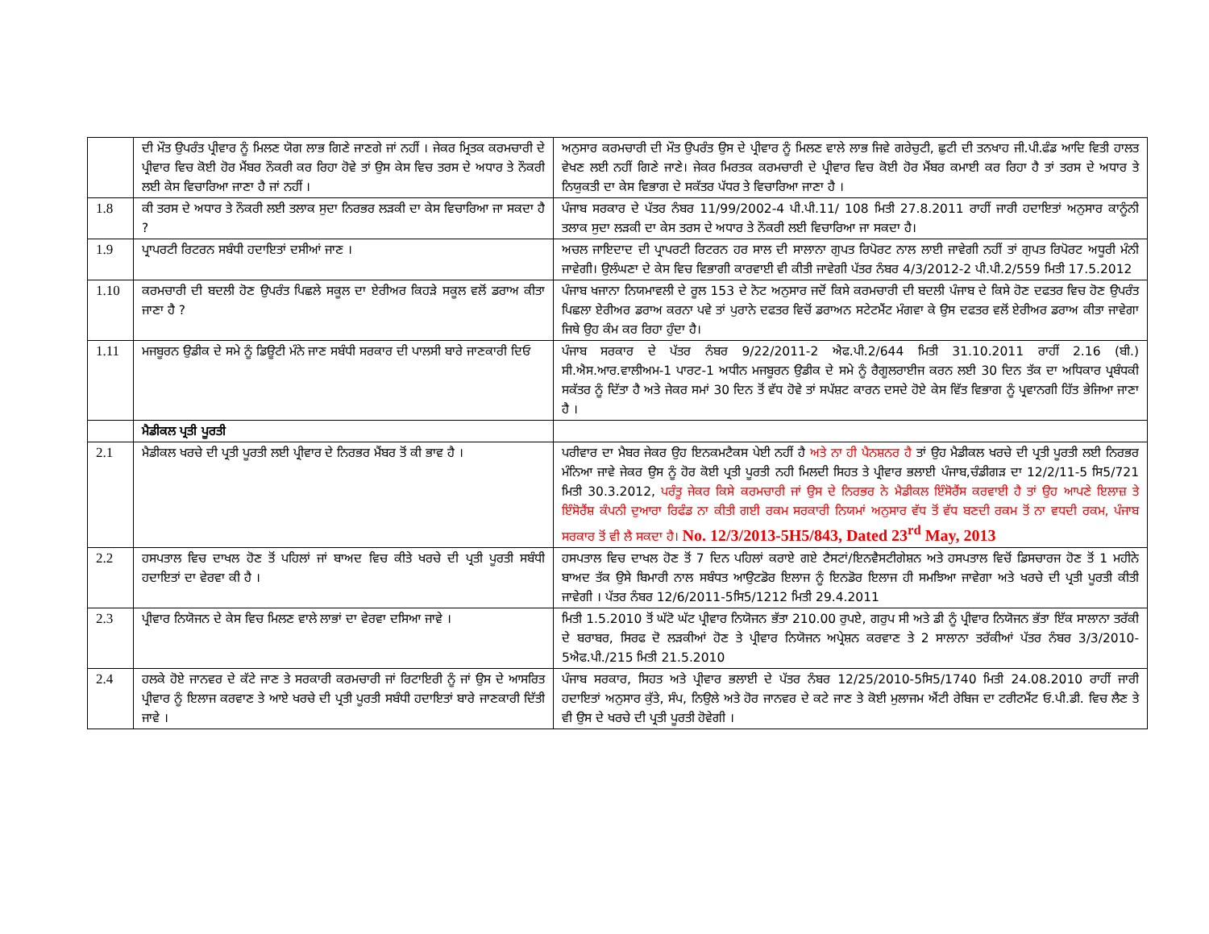| | ਦੀ ਮੌਤ ਉਪਰੰਤ ਪ੍ਰੀਵਾਰ ਨੂੰ ਮਿਲਣ ਯੋਗ ਲਾਭ ਗਿਣੇ ਜਾਣਗੇ ਜਾਂ ਨਹੀਂ । ਜੇਕਰ ਮ੍ਰਿਤਕ ਕਰਮਚਾਰੀ ਦੇ ਪ੍ਰੀਵਾਰ ਵਿਚ ਕੋਈ ਹੋਰ ਮੈਂਬਰ ਨੌਕਰੀ ਕਰ ਰਿਹਾ ਹੋਵੇ ਤਾਂ ਉਸ ਕੇਸ ਵਿਚ ਤਰਸ ਦੇ ਅਧਾਰ ਤੇ ਨੌਕਰੀ ਲਈ ਕੇਸ ਵਿਚਾਰਿਆ ਜਾਣਾ ਹੈ ਜਾਂ ਨਹੀਂ । | ਅਨੁਸਾਰ ਕਰਮਚਾਰੀ ਦੀ ਮੌਤ ਉਪਰੰਤ ਉਸ ਦੇ ਪ੍ਰੀਵਾਰ ਨੂੰ ਮਿਲਣ ਵਾਲੇ ਲਾਭ ਜਿਵੇ ਗਰੇਚੁਟੀ, ਛੁਟੀ ਦੀ ਤਨਖਾਹ ਜੀ.ਪੀ.ਫੰਡ ਆਦਿ ਵਿਤੀ ਹਾਲਤ ਵੇਖਣ ਲਈ ਨਹੀਂ ਗਿਣੇ ਜਾਣੇ। ਜੇਕਰ ਮਿਰਤਕ ਕਰਮਚਾਰੀ ਦੇ ਪ੍ਰੀਵਾਰ ਵਿਚ ਕੋਈ ਹੋਰ ਮੈਂਬਰ ਕਮਾਈ ਕਰ ਰਿਹਾ ਹੈ ਤਾਂ ਤਰਸ ਦੇ ਅਧਾਰ ਤੇ ਨਿਯੁਕਤੀ ਦਾ ਕੇਸ ਵਿਭਾਗ ਦੇ ਸਕੱਤਰ ਪੱਧਰ ਤੇ ਵਿਚਾਰਿਆ ਜਾਣਾ ਹੈ । |
| 1.8 | ਕੀ ਤਰਸ ਦੇ ਅਧਾਰ ਤੇ ਨੌਕਰੀ ਲਈ ਤਲਾਕ ਸੁਦਾ ਨਿਰਭਰ ਲੜਕੀ ਦਾ ਕੇਸ ਵਿਚਾਰਿਆ ਜਾ ਸਕਦਾ ਹੈ ? | ਪੰਜਾਬ ਸਰਕਾਰ ਦੇ ਪੱਤਰ ਨੰਬਰ 11/99/2002-4 ਪੀ.ਪੀ.11/ 108 ਮਿਤੀ 27.8.2011 ਰਾਹੀਂ ਜਾਰੀ ਹਦਾਇਤਾਂ ਅਨੁਸਾਰ ਕਾਨੂੰਨੀ ਤਲਾਕ ਸੁਦਾ ਲੜਕੀ ਦਾ ਕੇਸ ਤਰਸ ਦੇ ਅਧਾਰ ਤੇ ਨੌਕਰੀ ਲਈ ਵਿਚਾਰਿਆ ਜਾ ਸਕਦਾ ਹੈ। |
| 1.9 | ਪ੍ਰਾਪਰਟੀ ਰਿਟਰਨ ਸਬੰਧੀ ਹਦਾਇਤਾਂ ਦਸੀਆਂ ਜਾਣ । | ਅਚਲ ਜਾਇਦਾਦ ਦੀ ਪ੍ਰਾਪਰਟੀ ਰਿਟਰਨ ਹਰ ਸਾਲ ਦੀ ਸਾਲਾਨਾ ਗੁਪਤ ਰਿਪੋਰਟ ਨਾਲ ਲਾਈ ਜਾਵੇਗੀ ਨਹੀਂ ਤਾਂ ਗੁਪਤ ਰਿਪੋਰਟ ਅਧੂਰੀ ਮੰਨੀ ਜਾਵੇਗੀ। ਉਲੰਘਣਾ ਦੇ ਕੇਸ ਵਿਚ ਵਿਭਾਗੀ ਕਾਰਵਾਈ ਵੀ ਕੀਤੀ ਜਾਵੇਗੀ ਪੱਤਰ ਨੰਬਰ 4/3/2012-2 ਪੀ.ਪੀ.2/559 ਮਿਤੀ 17.5.2012 |
| 1.10 | ਕਰਮਚਾਰੀ ਦੀ ਬਦਲੀ ਹੋਣ ਉਪਰੰਤ ਪਿਛਲੇ ਸਕੂਲ ਦਾ ਏਰੀਅਰ ਕਿਹੜੇ ਸਕੂਲ ਵਲੋਂ ਡਰਾਅ ਕੀਤਾ ਜਾਣਾ ਹੈ ? | ਪੰਜਾਬ ਖਜਾਨਾ ਨਿਯਮਾਵਲੀ ਦੇ ਰੂਲ 153 ਦੇ ਨੋਟ ਅਨੁਸਾਰ ਜਦੋਂ ਕਿਸੇ ਕਰਮਚਾਰੀ ਦੀ ਬਦਲੀ ਪੰਜਾਬ ਦੇ ਕਿਸੇ ਹੋਣ ਦਫਤਰ ਵਿਚ ਹੋਣ ਉਪਰੰਤ ਪਿਛਲਾ ਏਰੀਅਰ ਡਰਾਅ ਕਰਨਾ ਪਵੇ ਤਾਂ ਪੁਰਾਨੇ ਦਫਤਰ ਵਿਚੋਂ ਡਰਾਅਨ ਸਟੇਟਮੈਂਟ ਮੰਗਵਾ ਕੇ ਉਸ ਦਫਤਰ ਵਲੋਂ ਏਰੀਅਰ ਡਰਾਅ ਕੀਤਾ ਜਾਵੇਗਾ ਜਿਥੇ ਉਹ ਕੰਮ ਕਰ ਰਿਹਾ ਹੁੰਦਾ ਹੈ। |
| 1.11 | ਮਜਬੂਰਨ ਉਡੀਕ ਦੇ ਸਮੇ ਨੂੰ ਡਿਊਟੀ ਮੰਨੇ ਜਾਣ ਸਬੰਧੀ ਸਰਕਾਰ ਦੀ ਪਾਲਸੀ ਬਾਰੇ ਜਾਣਕਾਰੀ ਦਿਓ | ਪੰਜਾਬ ਸਰਕਾਰ ਦੇ ਪੱਤਰ ਨੰਬਰ 9/22/2011-2 ਐਫ.ਪੀ.2/644 ਮਿਤੀ 31.10.2011 ਰਾਹੀਂ 2.16 (ਬੀ.) ਸੀ.ਐਸ.ਆਰ.ਵਾਲੀਅਮ-1 ਪਾਰਟ-1 ਅਧੀਨ ਮਜਬੂਰਨ ਉਡੀਕ ਦੇ ਸਮੇ ਨੂੰ ਰੈਗੂਲਰਾਈਜ ਕਰਨ ਲਈ 30 ਦਿਨ ਤੱਕ ਦਾ ਅਧਿਕਾਰ ਪ੍ਰਬੰਧਕੀ ਸਕੱਤਰ ਨੂੰ ਦਿੱਤਾ ਹੈ ਅਤੇ ਜੇਕਰ ਸਮਾਂ 30 ਦਿਨ ਤੋਂ ਵੱਧ ਹੋਵੇ ਤਾਂ ਸਪੱਸ਼ਟ ਕਾਰਨ ਦਸਦੇ ਹੋਏ ਕੇਸ ਵਿੱਤ ਵਿਭਾਗ ਨੂੰ ਪ੍ਰਵਾਨਗੀ ਹਿੱਤ ਭੇਜਿਆ ਜਾਣਾ ਹੈ । |
| | ਮੈਡੀਕਲ ਪ੍ਰਤੀ ਪੂਰਤੀ | |
| 2.1 | ਮੈਡੀਕਲ ਖਰਚੇ ਦੀ ਪ੍ਰਤੀ ਪੂਰਤੀ ਲਈ ਪ੍ਰੀਵਾਰ ਦੇ ਨਿਰਭਰ ਮੈਂਬਰ ਤੋਂ ਕੀ ਭਾਵ ਹੈ । | ਪਰੀਵਾਰ ਦਾ ਮੈਬਰ ਜੇਕਰ ਉਹ ਇਨਕਮਟੈਕਸ ਪੇਈ ਨਹੀਂ ਹੈ ਅਤੇ ਨਾ ਹੀ ਪੈਨਸ਼ਨਰ ਹੈ ਤਾਂ ਉਹ ਮੈਡੀਕਲ ਖਰਚੇ ਦੀ ਪ੍ਰਤੀ ਪੂਰਤੀ ਲਈ ਨਿਰਭਰ ਮੰਨਿਆ ਜਾਵੇ ਜੇਕਰ ਉਸ ਨੂੰ ਹੋਰ ਕੋਈ ਪ੍ਰਤੀ ਪੂਰਤੀ ਨਹੀ ਮਿਲਦੀ ਸਿਹਤ ਤੇ ਪ੍ਰੀਵਾਰ ਭਲਾਈ ਪੰਜਾਬ,ਚੰਡੀਗੜ ਦਾ 12/2/11-5 ਸਿ5/721 ਮਿਤੀ 30.3.2012, ਪਰੰਤੂ ਜੇਕਰ ਕਿਸੇ ਕਰਮਚਾਰੀ ਜਾਂ ਉਸ ਦੇ ਨਿਰਭਰ ਨੇ ਮੈਡੀਕਲ ਇੰਸੋਰੈਂਸ ਕਰਵਾਈ ਹੈ ਤਾਂ ਉਹ ਆਪਣੇ ਇਲਾਜ਼ ਤੇ ਇੰਸੋਰੈਂਸ਼ ਕੰਪਨੀ ਦੁਆਰਾ ਰਿਫੰਡ ਨਾ ਕੀਤੀ ਗਈ ਰਕਮ ਸਰਕਾਰੀ ਨਿਯਮਾਂ ਅਨੁਸਾਰ ਵੱਧ ਤੋਂ ਵੱਧ ਬਣਦੀ ਰਕਮ ਤੋਂ ਨਾ ਵਧਦੀ ਰਕਮ, ਪੰਜਾਬ ਸਰਕਾਰ ਤੋਂ ਵੀ ਲੈ ਸਕਦਾ ਹੈ। No. 12/3/2013-5H5/843, Dated 23<sup>rd</sup> May, 2013 |
| 2.2 | ਹਸਪਤਾਲ ਵਿਚ ਦਾਖਲ ਹੋਣ ਤੋਂ ਪਹਿਲਾਂ ਜਾਂ ਬਾਅਦ ਵਿਚ ਕੀਤੇ ਖਰਚੇ ਦੀ ਪ੍ਰਤੀ ਪੂਰਤੀ ਸਬੰਧੀ ਹਦਾਇਤਾਂ ਦਾ ਵੇਰਵਾ ਕੀ ਹੈ । | ਹਸਪਤਾਲ ਵਿਚ ਦਾਖਲ ਹੋਣ ਤੋਂ 7 ਦਿਨ ਪਹਿਲਾਂ ਕਰਾਏ ਗਏ ਟੈਸਟਾਂ/ਇਨਵੈਸਟੀਗੇਸ਼ਨ ਅਤੇ ਹਸਪਤਾਲ ਵਿਚੋਂ ਡਿਸਚਾਰਜ ਹੋਣ ਤੋਂ 1 ਮਹੀਨੇ ਬਾਅਦ ਤੱਕ ਉਸੇ ਬਿਮਾਰੀ ਨਾਲ ਸਬੰਧਤ ਆਉਟਡੋਰ ਇਲਾਜ ਨੂੰ ਇਨਡੋਰ ਇਲਾਜ ਹੀ ਸਮਝਿਆ ਜਾਵੇਗਾ ਅਤੇ ਖਰਚੇ ਦੀ ਪ੍ਰਤੀ ਪੂਰਤੀ ਕੀਤੀ ਜਾਵੇਗੀ । ਪੱਤਰ ਨੰਬਰ 12/6/2011-5ਸਿ5/1212 ਮਿਤੀ 29.4.2011 |
| 2.3 | ਪ੍ਰੀਵਾਰ ਨਿਯੋਜਨ ਦੇ ਕੇਸ ਵਿਚ ਮਿਲਣ ਵਾਲੇ ਲਾਭਾਂ ਦਾ ਵੇਰਵਾ ਦਸਿਆ ਜਾਵੇ । | ਮਿਤੀ 1.5.2010 ਤੋਂ ਘੱਟੋ ਘੱਟ ਪ੍ਰੀਵਾਰ ਨਿਯੋਜਨ ਭੱਤਾ 210.00 ਰੁਪਏ, ਗਰੁਪ ਸੀ ਅਤੇ ਡੀ ਨੂੰ ਪ੍ਰੀਵਾਰ ਨਿਯੋਜਨ ਭੱਤਾ ਇੱਕ ਸਾਲਾਨਾ ਤਰੱਕੀ ਦੇ ਬਰਾਬਰ, ਸਿਰਫ ਦੋ ਲੜਕੀਆਂ ਹੋਣ ਤੇ ਪ੍ਰੀਵਾਰ ਨਿਯੋਜਨ ਅਪ੍ਰੇਸ਼ਨ ਕਰਵਾਣ ਤੇ 2 ਸਾਲਾਨਾ ਤਰੱਕੀਆਂ ਪੱਤਰ ਨੰਬਰ 3/3/2010-5ਐਫ.ਪੀ./215 ਮਿਤੀ 21.5.2010 |
| 2.4 | ਹਲਕੇ ਹੋਏ ਜਾਨਵਰ ਦੇ ਕੱਟੇ ਜਾਣ ਤੇ ਸਰਕਾਰੀ ਕਰਮਚਾਰੀ ਜਾਂ ਰਿਟਾਇਰੀ ਨੂੰ ਜਾਂ ਉਸ ਦੇ ਆਸਰਿਤ ਪ੍ਰੀਵਾਰ ਨੂੰ ਇਲਾਜ ਕਰਵਾਣ ਤੇ ਆਏ ਖਰਚੇ ਦੀ ਪ੍ਰਤੀ ਪੂਰਤੀ ਸਬੰਧੀ ਹਦਾਇਤਾਂ ਬਾਰੇ ਜਾਣਕਾਰੀ ਦਿੱਤੀ ਜਾਵੇ । | ਪੰਜਾਬ ਸਰਕਾਰ, ਸਿਹਤ ਅਤੇ ਪ੍ਰੀਵਾਰ ਭਲਾਈ ਦੇ ਪੱਤਰ ਨੰਬਰ 12/25/2010-5ਸਿ5/1740 ਮਿਤੀ 24.08.2010 ਰਾਹੀਂ ਜਾਰੀ ਹਦਾਇਤਾਂ ਅਨੁਸਾਰ ਕੁੱਤੇ, ਸੰਪ, ਨਿਉਲੇ ਅਤੇ ਹੋਰ ਜਾਨਵਰ ਦੇ ਕਟੇ ਜਾਣ ਤੇ ਕੋਈ ਮੁਲਾਜਮ ਐਂਟੀ ਰੇਬਿਜ ਦਾ ਟਰੀਟਮੈਂਟ ਓ.ਪੀ.ਡੀ. ਵਿਚ ਲੈਣ ਤੇ ਵੀ ਉਸ ਦੇ ਖਰਚੇ ਦੀ ਪ੍ਰਤੀ ਪੂਰਤੀ ਹੋਵੇਗੀ । |